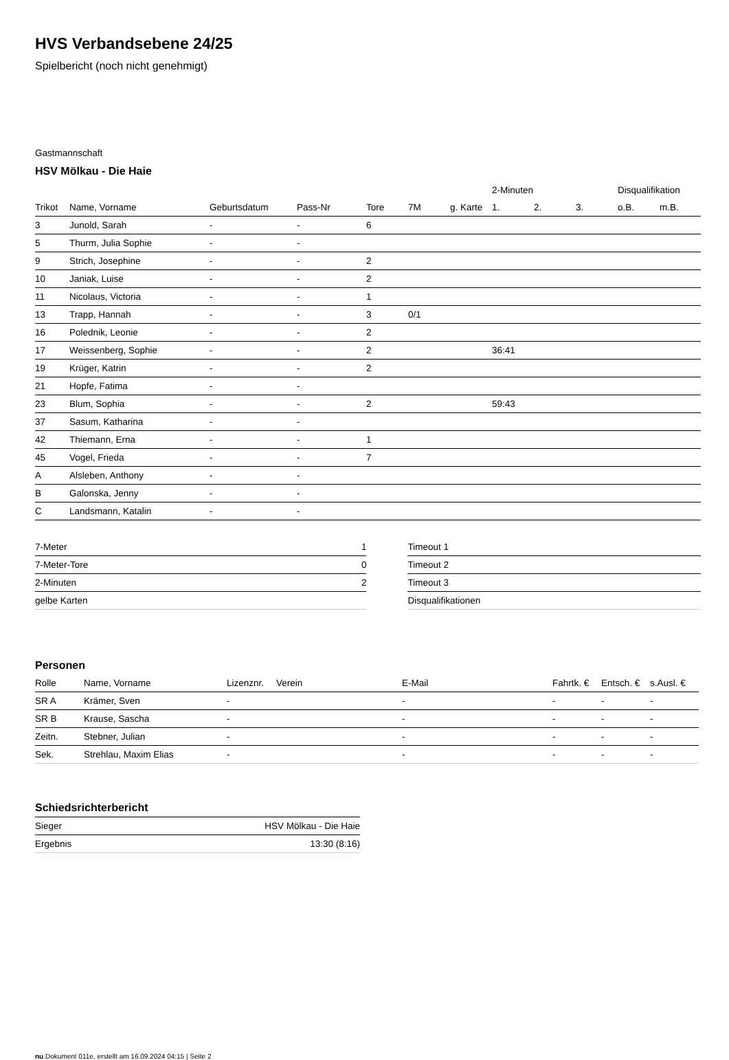HVS Verbandsebene 24/25
Spielbericht (noch nicht genehmigt)
Gastmannschaft
HSV Mölkau - Die Haie
| | | | | | | | 2-Minuten | | | Disqualifikation | |
| Trikot | Name, Vorname | Geburtsdatum | Pass-Nr | Tore | 7M | g. Karte | 1. | 2. | 3. | o.B. | m.B. |
| 3 | Junold, Sarah | - | - | 6 | | | | | | | |
| 5 | Thurm, Julia Sophie | - | - | | | | | | | | |
| 9 | Strich, Josephine | - | - | 2 | | | | | | | |
| 10 | Janiak, Luise | - | - | 2 | | | | | | | |
| 11 | Nicolaus, Victoria | - | - | 1 | | | | | | | |
| 13 | Trapp, Hannah | - | - | 3 | 0/1 | | | | | | |
| 16 | Polednik, Leonie | - | - | 2 | | | | | | | |
| 17 | Weissenberg, Sophie | - | - | 2 | | | 36:41 | | | | |
| 19 | Krüger, Katrin | - | - | 2 | | | | | | | |
| 21 | Hopfe, Fatima | - | - | | | | | | | | |
| 23 | Blum, Sophia | - | - | 2 | | | 59:43 | | | | |
| 37 | Sasum, Katharina | - | - | | | | | | | | |
| 42 | Thiemann, Erna | - | - | 1 | | | | | | | |
| 45 | Vogel, Frieda | - | - | 7 | | | | | | | |
| A | Alsleben, Anthony | - | - | | | | | | | | |
| B | Galonska, Jenny | - | - | | | | | | | | |
| C | Landsmann, Katalin | - | - | | | | | | | | |
| 7-Meter | 1 |
| 7-Meter-Tore | 0 |
| 2-Minuten | 2 |
| gelbe Karten | |
| Timeout 1 |
| Timeout 2 |
| Timeout 3 |
| Disqualifikationen |
Personen
| Rolle | Name, Vorname | Lizenznr. | Verein | E-Mail | Fahrtk. € | Entsch. € | s.Ausl. € |
| --- | --- | --- | --- | --- | --- | --- | --- |
| SR A | Krämer, Sven | - | | - | - | - | - |
| SR B | Krause, Sascha | - | | - | - | - | - |
| Zeitn. | Stebner, Julian | - | | - | - | - | - |
| Sek. | Strehlau, Maxim Elias | - | | - | - | - | - |
Schiedsrichterbericht
| Sieger | HSV Mölkau - Die Haie |
| Ergebnis | 13:30 (8:16) |
nu.Dokument 011e, erstellt am 16.09.2024 04:15 | Seite 2